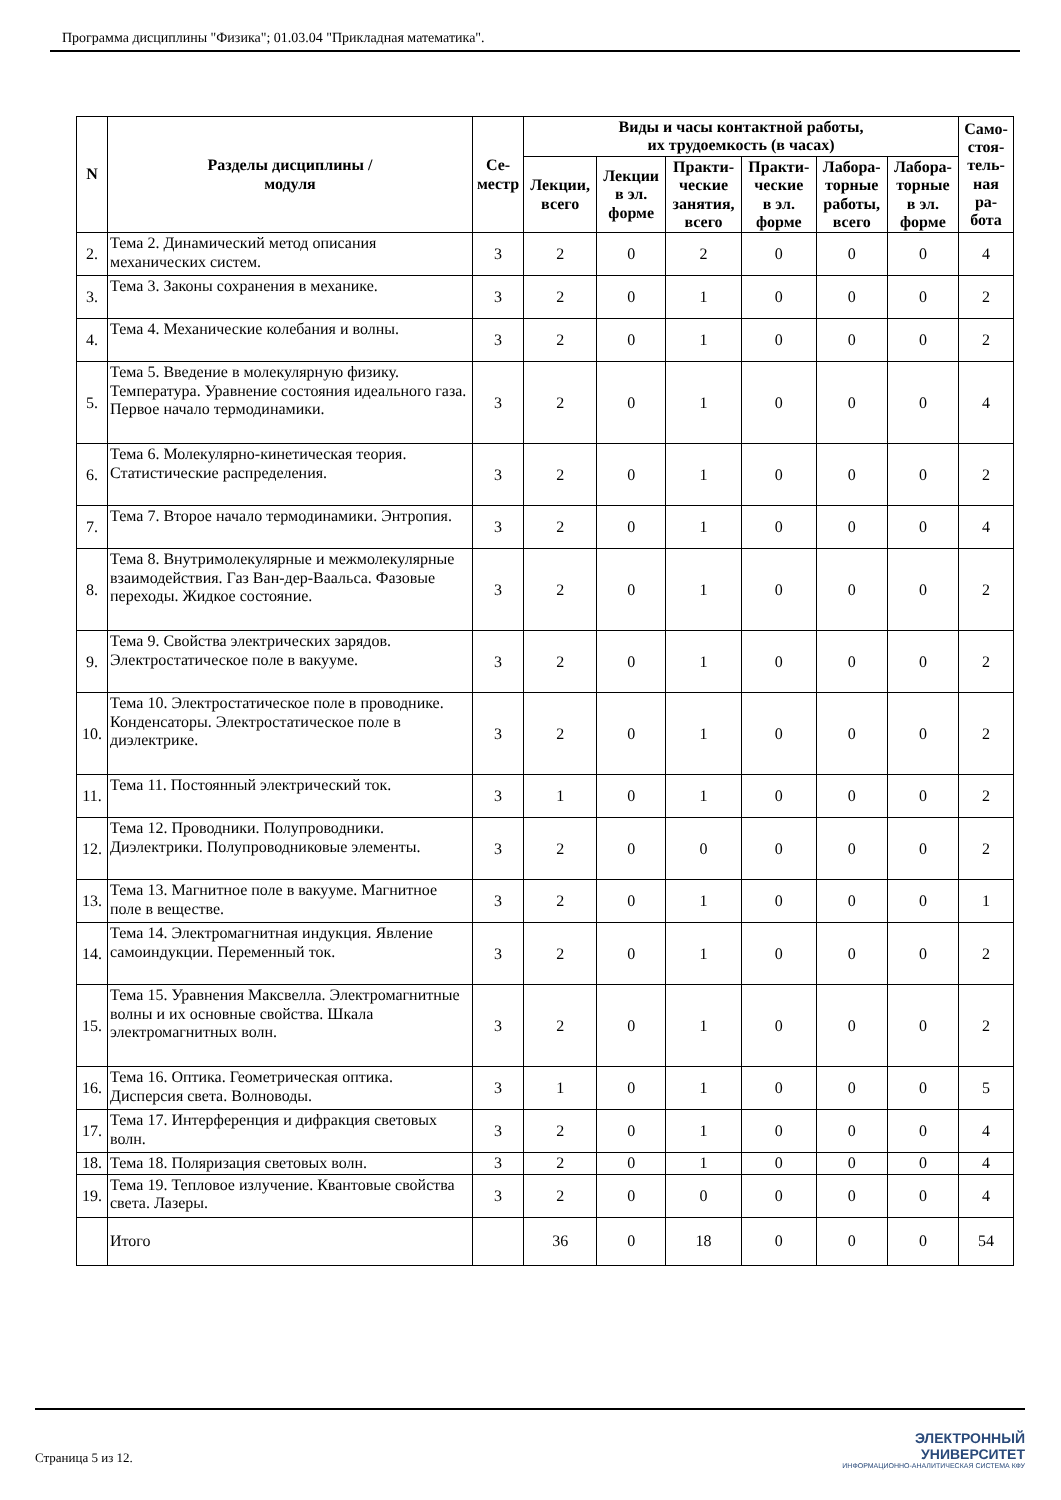Программа дисциплины "Физика"; 01.03.04 "Прикладная математика".
| N | Разделы дисциплины / модуля | Се- местр | Виды и часы контактной работы, их трудоемкость (в часах) | | | | | | Само- стоя- тель- ная ра- бота |
| --- | --- | --- | --- | --- | --- | --- | --- | --- | --- |
| | | | Лекции, всего | Лекции в эл. форме | Практи- ческие занятия, всего | Практи- ческие в эл. форме | Лабора- торные работы, всего | Лабора- торные в эл. форме | |
| 2. | Тема 2. Динамический метод описания механических систем. | 3 | 2 | 0 | 2 | 0 | 0 | 0 | 4 |
| 3. | Тема 3. Законы сохранения в механике. | 3 | 2 | 0 | 1 | 0 | 0 | 0 | 2 |
| 4. | Тема 4. Механические колебания и волны. | 3 | 2 | 0 | 1 | 0 | 0 | 0 | 2 |
| 5. | Тема 5. Введение в молекулярную физику. Температура. Уравнение состояния идеального газа. Первое начало термодинамики. | 3 | 2 | 0 | 1 | 0 | 0 | 0 | 4 |
| 6. | Тема 6. Молекулярно-кинетическая теория. Статистические распределения. | 3 | 2 | 0 | 1 | 0 | 0 | 0 | 2 |
| 7. | Тема 7. Вторoе начало термодинамики. Энтропия. | 3 | 2 | 0 | 1 | 0 | 0 | 0 | 4 |
| 8. | Тема 8. Внутримолекулярные и межмолекулярные взаимодействия. Газ Ван-дер-Ваальса. Фазовые переходы. Жидкое состояние. | 3 | 2 | 0 | 1 | 0 | 0 | 0 | 2 |
| 9. | Тема 9. Свойства электрических зарядов. Электростатическое поле в вакууме. | 3 | 2 | 0 | 1 | 0 | 0 | 0 | 2 |
| 10. | Тема 10. Электростатическое поле в проводнике. Конденсаторы. Электростатическое поле в диэлектрике. | 3 | 2 | 0 | 1 | 0 | 0 | 0 | 2 |
| 11. | Тема 11. Постоянный электрический ток. | 3 | 1 | 0 | 1 | 0 | 0 | 0 | 2 |
| 12. | Тема 12. Проводники. Полупроводники. Диэлектрики. Полупроводниковые элементы. | 3 | 2 | 0 | 0 | 0 | 0 | 0 | 2 |
| 13. | Тема 13. Магнитное поле в вакууме. Магнитное поле в веществе. | 3 | 2 | 0 | 1 | 0 | 0 | 0 | 1 |
| 14. | Тема 14. Электромагнитная индукция. Явление самоиндукции. Переменный ток. | 3 | 2 | 0 | 1 | 0 | 0 | 0 | 2 |
| 15. | Тема 15. Уравнения Максвелла. Электромагнитные волны и их основные свойства. Шкала электромагнитных волн. | 3 | 2 | 0 | 1 | 0 | 0 | 0 | 2 |
| 16. | Тема 16. Оптика. Геометрическая оптика. Дисперсия света. Волноводы. | 3 | 1 | 0 | 1 | 0 | 0 | 0 | 5 |
| 17. | Тема 17. Интерференция и дифракция световых волн. | 3 | 2 | 0 | 1 | 0 | 0 | 0 | 4 |
| 18. | Тема 18. Поляризация световых волн. | 3 | 2 | 0 | 1 | 0 | 0 | 0 | 4 |
| 19. | Тема 19. Тепловое излучение. Квантовые свойства света. Лазеры. | 3 | 2 | 0 | 0 | 0 | 0 | 0 | 4 |
| | Итого | | 36 | 0 | 18 | 0 | 0 | 0 | 54 |
Страница 5 из 12.
ЭЛЕКТРОННЫЙ
УНИВЕРСИТЕТ
ИНФОРМАЦИОННО-АНАЛИТИЧЕСКАЯ СИСТЕМА КФУ